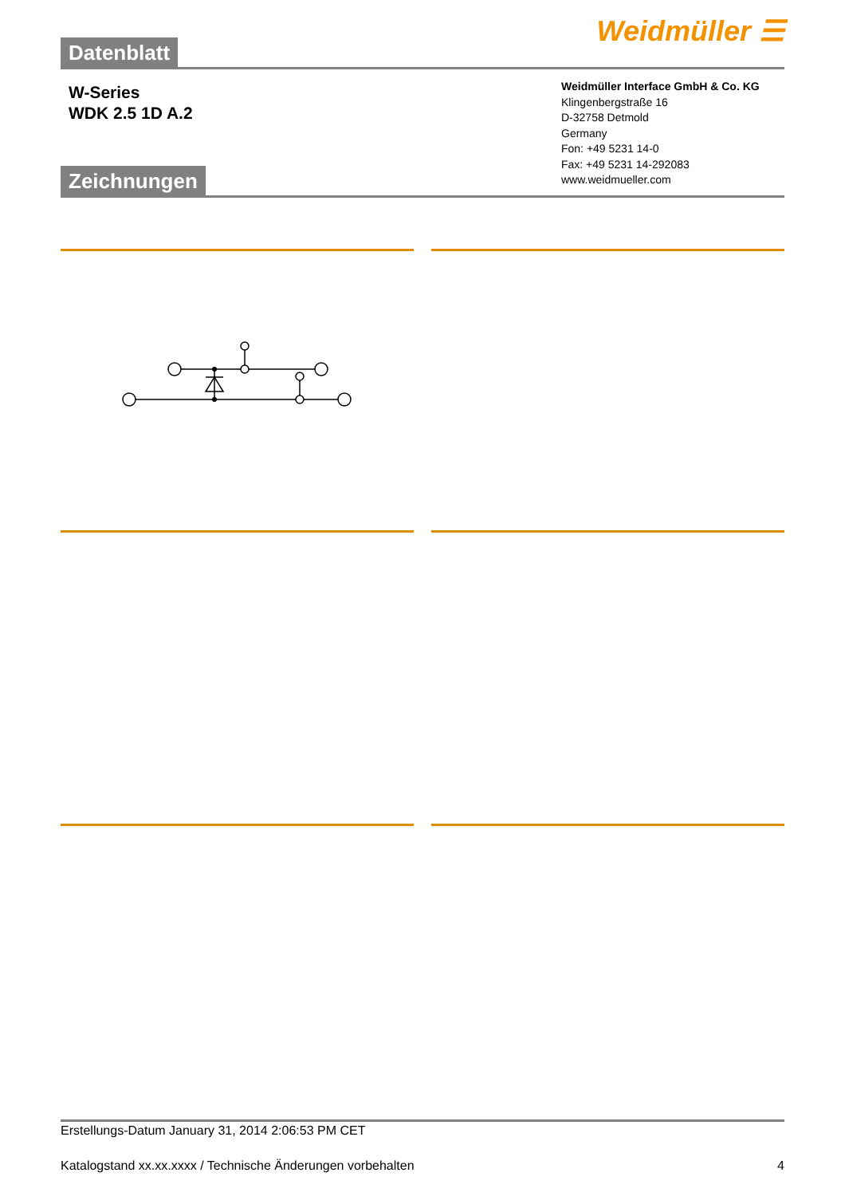Datenblatt
Weidmüller ☰
W-Series
WDK 2.5 1D A.2
Weidmüller Interface GmbH & Co. KG
Klingenbergstraße 16
D-32758 Detmold
Germany
Fon: +49 5231 14-0
Fax: +49 5231 14-292083
www.weidmueller.com
Zeichnungen
Erstellungs-Datum January 31, 2014 2:06:53 PM CET
Katalogstand xx.xx.xxxx / Technische Änderungen vorbehalten 4